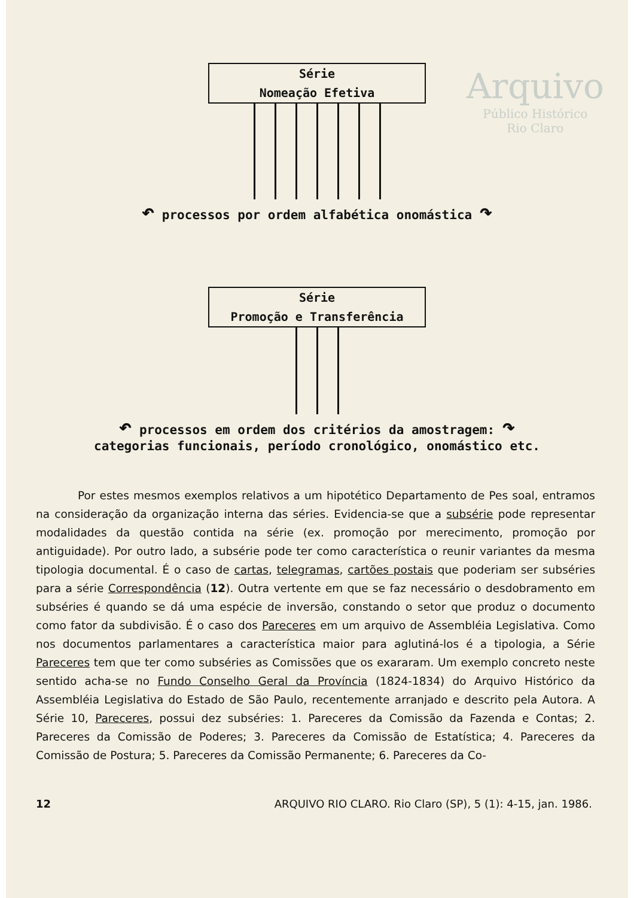Arquivo
Público Histórico
Rio Claro
Série
Nomeação Efetiva
↶ processos por ordem alfabética onomástica ↷
Série
Promoção e Transferência
↶ processos em ordem dos critérios da amostragem: ↷
categorias funcionais, período cronológico, onomástico etc.
Por estes mesmos exemplos relativos a um hipotético Departamento de Pes soal, entramos na consideração da organização interna das séries. Evidencia-se que a subsérie pode representar modalidades da questão contida na série (ex. promoção por merecimento, promoção por antiguidade). Por outro lado, a subsérie pode ter como característica o reunir variantes da mesma tipologia documental. É o caso de cartas, telegramas, cartões postais que poderiam ser subséries para a série Correspondência (12). Outra vertente em que se faz necessário o desdobramento em subséries é quando se dá uma espécie de inversão, constando o setor que produz o documento como fator da subdivisão. É o caso dos Pareceres em um arquivo de Assembléia Legislativa. Como nos documentos parlamentares a característica maior para aglutiná-los é a tipologia, a Série Pareceres tem que ter como subséries as Comissões que os exararam. Um exemplo concreto neste sentido acha-se no Fundo Conselho Geral da Província (1824-1834) do Arquivo Histórico da Assembléia Legislativa do Estado de São Paulo, recentemente arranjado e descrito pela Autora. A Série 10, Pareceres, possui dez subséries: 1. Pareceres da Comissão da Fazenda e Contas; 2. Pareceres da Comissão de Poderes; 3. Pareceres da Comissão de Estatística; 4. Pareceres da Comissão de Postura; 5. Pareceres da Comissão Permanente; 6. Pareceres da Co-
12 ARQUIVO RIO CLARO. Rio Claro (SP), 5 (1): 4-15, jan. 1986.